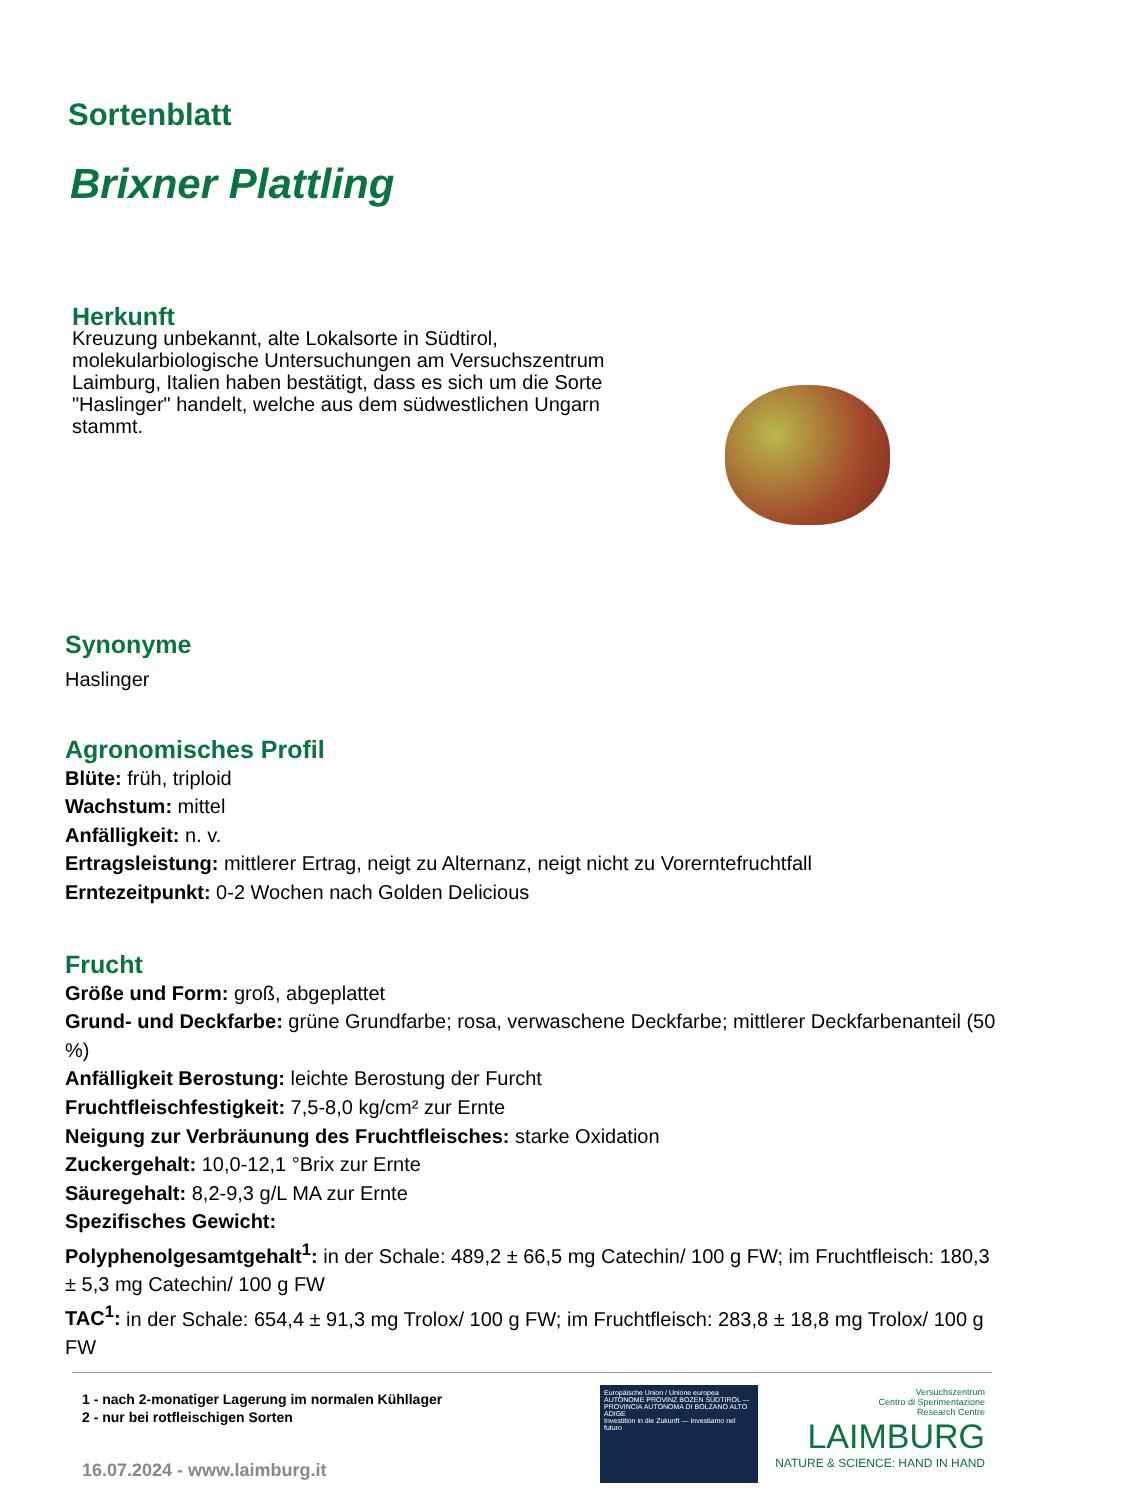Sortenblatt
Brixner Plattling
Herkunft
Kreuzung unbekannt, alte Lokalsorte in Südtirol, molekularbiologische Untersuchungen am Versuchszentrum Laimburg, Italien haben bestätigt, dass es sich um die Sorte "Haslinger" handelt, welche aus dem südwestlichen Ungarn stammt.
Synonyme
Haslinger
Agronomisches Profil
Blüte: früh, triploid
Wachstum: mittel
Anfälligkeit: n. v.
Ertragsleistung: mittlerer Ertrag, neigt zu Alternanz, neigt nicht zu Vorerntefruchtfall
Erntezeitpunkt: 0-2 Wochen nach Golden Delicious
Frucht
Größe und Form: groß, abgeplattet
Grund- und Deckfarbe: grüne Grundfarbe; rosa, verwaschene Deckfarbe; mittlerer Deckfarbenanteil (50 %)
Anfälligkeit Berostung: leichte Berostung der Furcht
Fruchtfleischfestigkeit: 7,5-8,0 kg/cm² zur Ernte
Neigung zur Verbräunung des Fruchtfleisches: starke Oxidation
Zuckergehalt: 10,0-12,1 °Brix zur Ernte
Säuregehalt: 8,2-9,3 g/L MA zur Ernte
Spezifisches Gewicht:
Polyphenolgesamtgehalt<sup>1</sup>: in der Schale: 489,2 ± 66,5 mg Catechin/ 100 g FW; im Fruchtfleisch: 180,3 ± 5,3 mg Catechin/ 100 g FW
TAC<sup>1</sup>: in der Schale: 654,4 ± 91,3 mg Trolox/ 100 g FW; im Fruchtfleisch: 283,8 ± 18,8 mg Trolox/ 100 g FW
1 - nach 2-monatiger Lagerung im normalen Kühllager
2 - nur bei rotfleischigen Sorten
16.07.2024 - www.laimburg.it
Europäische Union / Unione europea
AUTONOME PROVINZ BOZEN SÜDTIROL — PROVINCIA AUTONOMA DI BOLZANO ALTO ADIGE
Investition in die Zukunft — Investiamo nel futuro
Versuchszentrum
Centro di Sperimentazione
Research Centre
LAIMBURG
NATURE & SCIENCE: HAND IN HAND